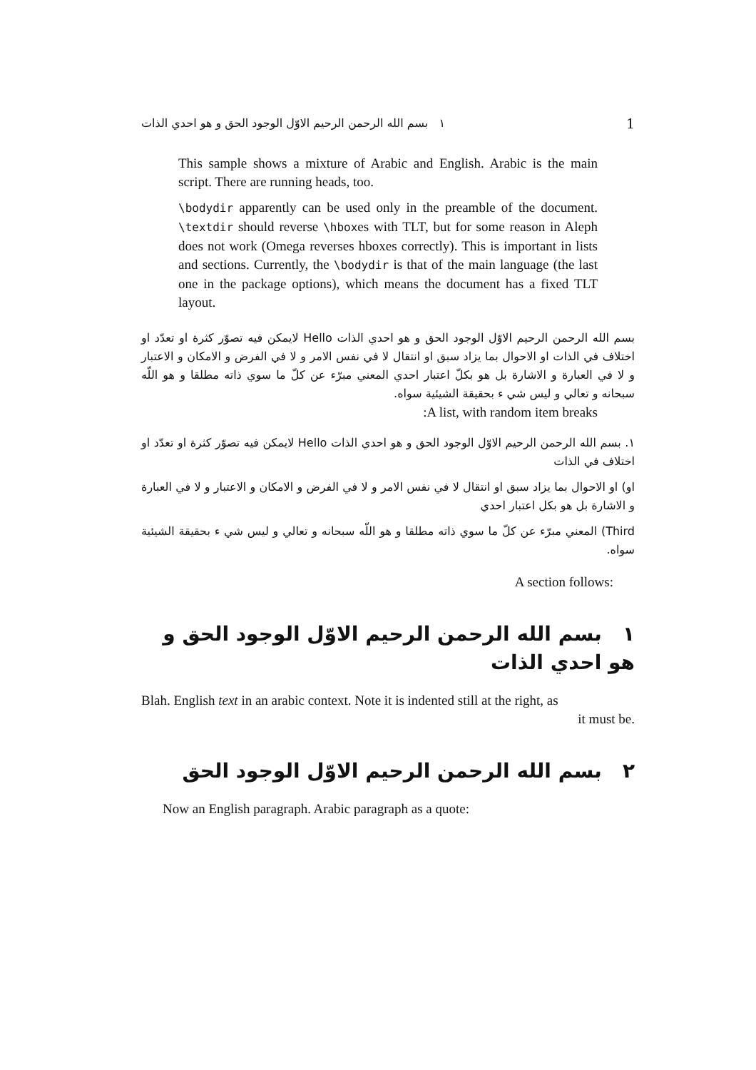١ بسم الله الرحمن الرحيم الاوّل الوجود الحق و هو احدي الذات 1
This sample shows a mixture of Arabic and English. Arabic is the main script. There are running heads, too.
\bodydir apparently can be used only in the preamble of the document. \textdir should reverse \hboxes with TLT, but for some reason in Aleph does not work (Omega reverses hboxes correctly). This is important in lists and sections. Currently, the \bodydir is that of the main language (the last one in the package options), which means the document has a fixed TLT layout.
بسم الله الرحمن الرحيم الاوّل الوجود الحق و هو احدي الذات Hello لايمكن فيه تصوّر كثرة او تعدّد او اختلاف في الذات او الاحوال بما يزاد سبق او انتقال لا في نفس الامر و لا في الفرض و الامكان و الاعتبار و لا في العبارة و الاشارة بل هو بكلّ اعتبار احدي المعني مبرّء عن كلّ ما سوي ذاته مطلقا و هو اللّه سبحانه و تعالي و ليس شي ء بحقيقة الشيئية سواه.
A list, with random item breaks:
١. بسم الله الرحمن الرحيم الاوّل الوجود الحق و هو احدي الذات Hello لايمكن فيه تصوّر كثرة او تعدّد او اختلاف في الذات
او) او الاحوال بما يزاد سبق او انتقال لا في نفس الامر و لا في الفرض و الامكان و الاعتبار و لا في العبارة و الاشارة بل هو بكل اعتبار احدي
Third) المعني مبرّء عن كلّ ما سوي ذاته مطلقا و هو اللّه سبحانه و تعالي و ليس شي ء بحقيقة الشيئية سواه.
A section follows:
١ بسم الله الرحمن الرحيم الاوّل الوجود الحق و هو احدي الذات
Blah. English text in an arabic context. Note it is indented still at the right, as
it must be.
٢ بسم الله الرحمن الرحيم الاوّل الوجود الحق
Now an English paragraph. Arabic paragraph as a quote: